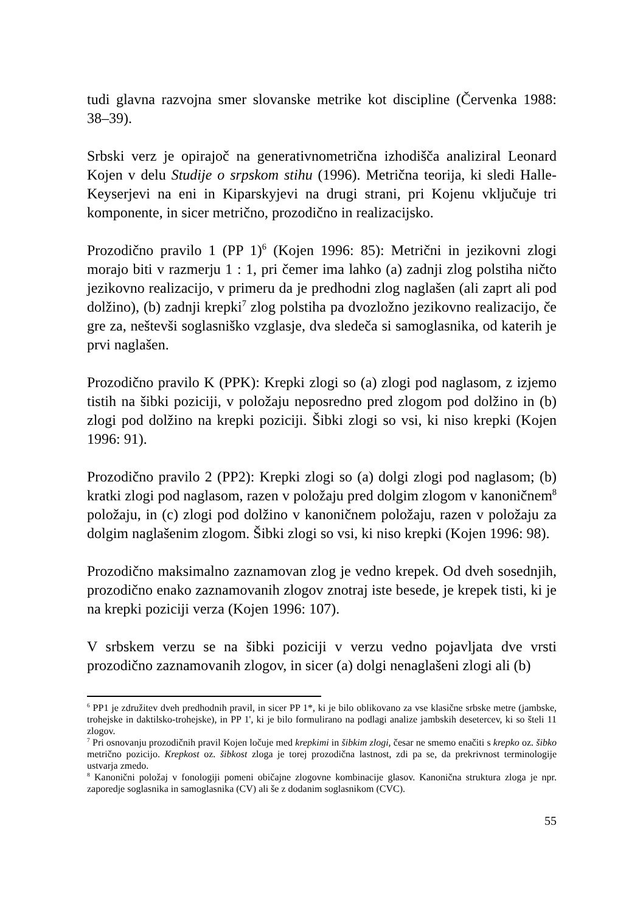tudi glavna razvojna smer slovanske metrike kot discipline (Červenka 1988: 38–39).
Srbski verz je opirajoč na generativnometrična izhodišča analiziral Leonard Kojen v delu Studije o srpskom stihu (1996). Metrična teorija, ki sledi Halle-Keyserjevi na eni in Kiparskyjevi na drugi strani, pri Kojenu vključuje tri komponente, in sicer metrično, prozodično in realizacijsko.
Prozodično pravilo 1 (PP 1)<sup>6</sup> (Kojen 1996: 85): Metrični in jezikovni zlogi morajo biti v razmerju 1 : 1, pri čemer ima lahko (a) zadnji zlog polstiha ničto jezikovno realizacijo, v primeru da je predhodni zlog naglašen (ali zaprt ali pod dolžino), (b) zadnji krepki<sup>7</sup> zlog polstiha pa dvozložno jezikovno realizacijo, če gre za, neštevši soglasniško vzglasje, dva sledeča si samoglasnika, od katerih je prvi naglašen.
Prozodično pravilo K (PPK): Krepki zlogi so (a) zlogi pod naglasom, z izjemo tistih na šibki poziciji, v položaju neposredno pred zlogom pod dolžino in (b) zlogi pod dolžino na krepki poziciji. Šibki zlogi so vsi, ki niso krepki (Kojen 1996: 91).
Prozodično pravilo 2 (PP2): Krepki zlogi so (a) dolgi zlogi pod naglasom; (b) kratki zlogi pod naglasom, razen v položaju pred dolgim zlogom v kanoničnem<sup>8</sup> položaju, in (c) zlogi pod dolžino v kanoničnem položaju, razen v položaju za dolgim naglašenim zlogom. Šibki zlogi so vsi, ki niso krepki (Kojen 1996: 98).
Prozodično maksimalno zaznamovan zlog je vedno krepek. Od dveh sosednjih, prozodično enako zaznamovanih zlogov znotraj iste besede, je krepek tisti, ki je na krepki poziciji verza (Kojen 1996: 107).
V srbskem verzu se na šibki poziciji v verzu vedno pojavljata dve vrsti prozodično zaznamovanih zlogov, in sicer (a) dolgi nenaglašeni zlogi ali (b)
<sup>6</sup> PP1 je združitev dveh predhodnih pravil, in sicer PP 1*, ki je bilo oblikovano za vse klasične srbske metre (jambske, trohejske in daktilsko-trohejske), in PP 1', ki je bilo formulirano na podlagi analize jambskih desetercev, ki so šteli 11 zlogov.
<sup>7</sup> Pri osnovanju prozodičnih pravil Kojen ločuje med krepkimi in šibkim zlogi, česar ne smemo enačiti s krepko oz. šibko metrično pozicijo. Krepkost oz. šibkost zloga je torej prozodična lastnost, zdi pa se, da prekrivnost terminologije ustvarja zmedo.
<sup>8</sup> Kanonični položaj v fonologiji pomeni običajne zlogovne kombinacije glasov. Kanonična struktura zloga je npr. zaporedje soglasnika in samoglasnika (CV) ali še z dodanim soglasnikom (CVC).
55